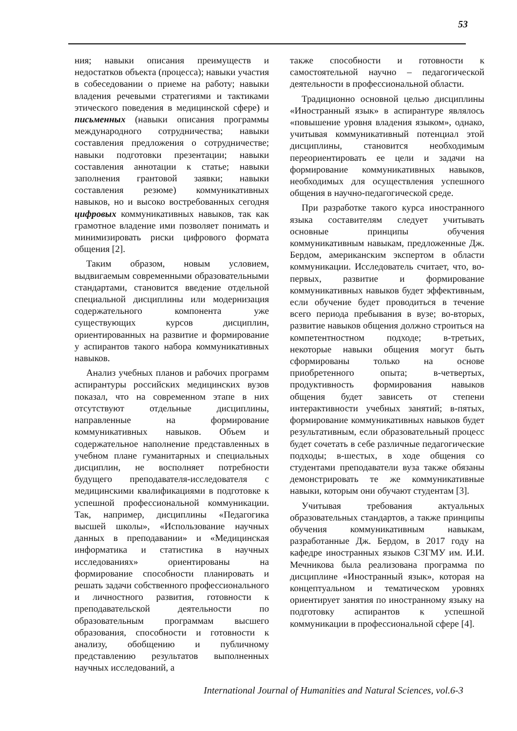53
ния; навыки описания преимуществ и недостатков объекта (процесса); навыки участия в собеседовании о приеме на работу; навыки владения речевыми стратегиями и тактиками этического поведения в медицинской сфере) и письменных (навыки описания программы международного сотрудничества; навыки составления предложения о сотрудничестве; навыки подготовки презентации; навыки составления аннотации к статье; навыки заполнения грантовой заявки; навыки составления резюме) коммуникативных навыков, но и высоко востребованных сегодня цифровых коммуникативных навыков, так как грамотное владение ими позволяет понимать и минимизировать риски цифрового формата общения [2].
Таким образом, новым условием, выдвигаемым современными образовательными стандартами, становится введение отдельной специальной дисциплины или модернизация содержательного компонента уже существующих курсов дисциплин, ориентированных на развитие и формирование у аспирантов такого набора коммуникативных навыков.
Анализ учебных планов и рабочих программ аспирантуры российских медицинских вузов показал, что на современном этапе в них отсутствуют отдельные дисциплины, направленные на формирование коммуникативных навыков. Объем и содержательное наполнение представленных в учебном плане гуманитарных и специальных дисциплин, не восполняет потребности будущего преподавателя-исследователя с медицинскими квалификациями в подготовке к успешной профессиональной коммуникации. Так, например, дисциплины «Педагогика высшей школы», «Использование научных данных в преподавании» и «Медицинская информатика и статистика в научных исследованиях» ориентированы на формирование способности планировать и решать задачи собственного профессионального и личностного развития, готовности к преподавательской деятельности по образовательным программам высшего образования, способности и готовности к анализу, обобщению и публичному представлению результатов выполненных научных исследований, а
также способности и готовности к самостоятельной научно – педагогической деятельности в профессиональной области.
Традиционно основной целью дисциплины «Иностранный язык» в аспирантуре являлось «повышение уровня владения языком», однако, учитывая коммуникативный потенциал этой дисциплины, становится необходимым переориентировать ее цели и задачи на формирование коммуникативных навыков, необходимых для осуществления успешного общения в научно-педагогической среде.
При разработке такого курса иностранного языка составителям следует учитывать основные принципы обучения коммуникативным навыкам, предложенные Дж. Бердом, американским экспертом в области коммуникации. Исследователь считает, что, во-первых, развитие и формирование коммуникативных навыков будет эффективным, если обучение будет проводиться в течение всего периода пребывания в вузе; во-вторых, развитие навыков общения должно строиться на компетентностном подходе; в-третьих, некоторые навыки общения могут быть сформированы только на основе приобретенного опыта; в-четвертых, продуктивность формирования навыков общения будет зависеть от степени интерактивности учебных занятий; в-пятых, формирование коммуникативных навыков будет результативным, если образовательный процесс будет сочетать в себе различные педагогические подходы; в-шестых, в ходе общения со студентами преподаватели вуза также обязаны демонстрировать те же коммуникативные навыки, которым они обучают студентам [3].
Учитывая требования актуальных образовательных стандартов, а также принципы обучения коммуникативным навыкам, разработанные Дж. Бердом, в 2017 году на кафедре иностранных языков СЗГМУ им. И.И. Мечникова была реализована программа по дисциплине «Иностранный язык», которая на концептуальном и тематическом уровнях ориентирует занятия по иностранному языку на подготовку аспирантов к успешной коммуникации в профессиональной сфере [4].
International Journal of Humanities and Natural Sciences, vol.6-3